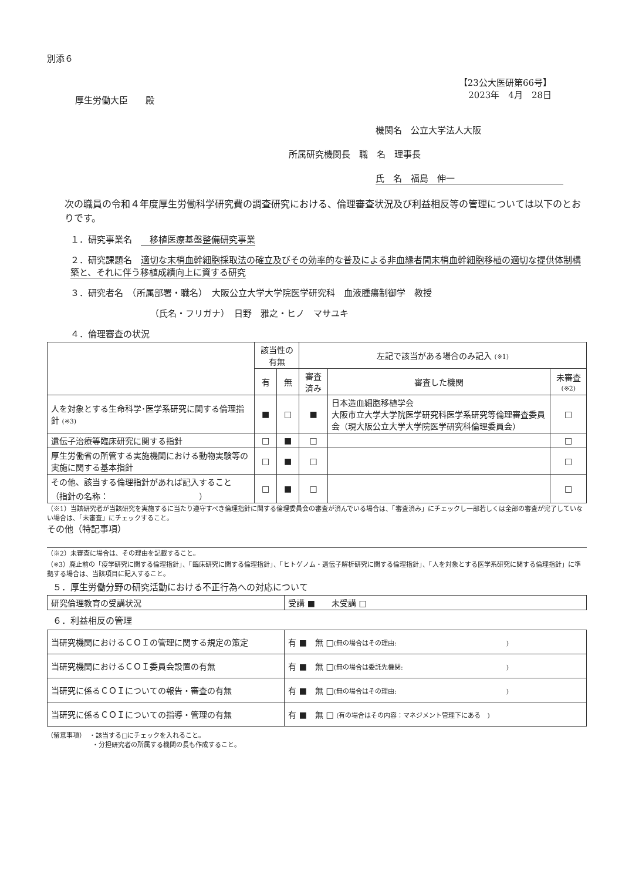別添６
【23公大医研第66号】
2023年　4月　28日
厚生労働大臣　　殿
機関名　公立大学法人大阪
所属研究機関長　職　名　理事長
氏　名　福島　伸一
次の職員の令和４年度厚生労働科学研究費の調査研究における、倫理審査状況及び利益相反等の管理については以下のとおりです。
１．研究事業名　　移植医療基盤整備研究事業
２．研究課題名　適切な末梢血幹細胞採取法の確立及びその効率的な普及による非血縁者間末梢血幹細胞移植の適切な提供体制構築と、それに伴う移植成績向上に資する研究
３．研究者名　（所属部署・職名）　大阪公立大学大学院医学研究科　血液腫瘍制御学　教授
（氏名・フリガナ）　日野　雅之・ヒノ　マサユキ
４．倫理審査の状況
| | 該当性の有無 | | 左記で該当がある場合のみ記入 (※1) | | |
| --- | --- | --- | --- | --- | --- |
| | 有 | 無 | 審査済み | 審査した機関 | 未審査 (※2) |
| 人を対象とする生命科学･医学系研究に関する倫理指針 (※3) | ■ | □ | ■ | 日本造血細胞移植学会 大阪市立大学大学院医学研究科医学系研究等倫理審査委員会（現大阪公立大学大学院医学研究科倫理委員会） | □ |
| 遺伝子治療等臨床研究に関する指針 | □ | ■ | □ | | □ |
| 厚生労働省の所管する実施機関における動物実験等の実施に関する基本指針 | □ | ■ | □ | | □ |
| その他、該当する倫理指針があれば記入すること （指針の名称： ） | □ | ■ | □ | | □ |
（※1）当該研究者が当該研究を実施するに当たり遵守すべき倫理指針に関する倫理委員会の審査が済んでいる場合は、「審査済み」にチェックし一部若しくは全部の審査が完了していない場合は、「未審査」にチェックすること。
その他（特記事項）
（※2）未審査に場合は、その理由を記載すること。
（※3）廃止前の「疫学研究に関する倫理指針」、「臨床研究に関する倫理指針」、「ヒトゲノム・遺伝子解析研究に関する倫理指針」、「人を対象とする医学系研究に関する倫理指針」に準拠する場合は、当該項目に記入すること。
５．厚生労働分野の研究活動における不正行為への対応について
| 研究倫理教育の受講状況 | 受講 ■ 未受講 □ |
６．利益相反の管理
| 当研究機関におけるＣＯＩの管理に関する規定の策定 | 有 ■ 無 □ (無の場合はその理由: ) |
| 当研究機関におけるＣＯＩ委員会設置の有無 | 有 ■ 無 □ (無の場合は委託先機関: ) |
| 当研究に係るＣＯＩについての報告・審査の有無 | 有 ■ 無 □ (無の場合はその理由: ) |
| 当研究に係るＣＯＩについての指導・管理の有無 | 有 ■ 無 □ (有の場合はその内容：マネジメント管理下にある ) |
（留意事項）　・該当する□にチェックを入れること。
　　　　　　　・分担研究者の所属する機関の長も作成すること。